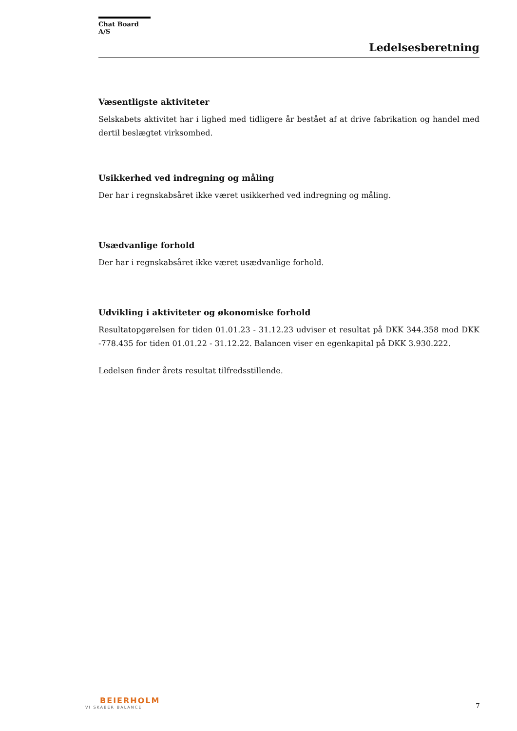Chat Board A/S
Ledelsesberetning
Væsentligste aktiviteter
Selskabets aktivitet har i lighed med tidligere år bestået af at drive fabrikation og handel med dertil beslægtet virksomhed.
Usikkerhed ved indregning og måling
Der har i regnskabsåret ikke været usikkerhed ved indregning og måling.
Usædvanlige forhold
Der har i regnskabsåret ikke været usædvanlige forhold.
Udvikling i aktiviteter og økonomiske forhold
Resultatopgørelsen for tiden 01.01.23 - 31.12.23 udviser et resultat på DKK 344.358 mod DKK -778.435 for tiden 01.01.22 - 31.12.22. Balancen viser en egenkapital på DKK 3.930.222.
Ledelsen finder årets resultat tilfredsstillende.
BEIERHOLM
VI SKABER BALANCE
7